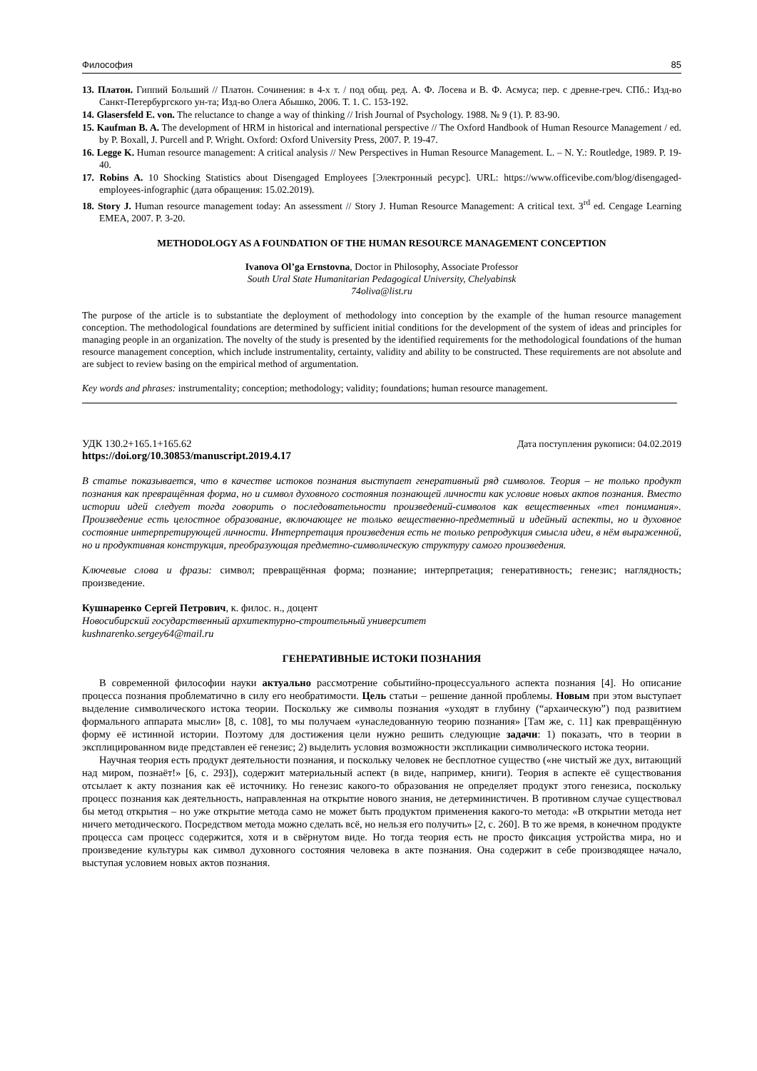Философия 85
13. Платон. Гиппий Больший // Платон. Сочинения: в 4-х т. / под общ. ред. А. Ф. Лосева и В. Ф. Асмуса; пер. с древне-греч. СПб.: Изд-во Санкт-Петербургского ун-та; Изд-во Олега Абышко, 2006. Т. 1. С. 153-192.
14. Glasersfeld E. von. The reluctance to change a way of thinking // Irish Journal of Psychology. 1988. № 9 (1). P. 83-90.
15. Kaufman B. A. The development of HRM in historical and international perspective // The Oxford Handbook of Human Resource Management / ed. by P. Boxall, J. Purcell and P. Wright. Oxford: Oxford University Press, 2007. P. 19-47.
16. Legge K. Human resource management: A critical analysis // New Perspectives in Human Resource Management. L. – N. Y.: Routledge, 1989. P. 19-40.
17. Robins A. 10 Shocking Statistics about Disengaged Employees [Электронный ресурс]. URL: https://www.officevibe.com/blog/disengaged-employees-infographic (дата обращения: 15.02.2019).
18. Story J. Human resource management today: An assessment // Story J. Human Resource Management: A critical text. 3<sup>rd</sup> ed. Cengage Learning EMEA, 2007. P. 3-20.
METHODOLOGY AS A FOUNDATION OF THE HUMAN RESOURCE MANAGEMENT CONCEPTION
Ivanova Ol’ga Ernstovna, Doctor in Philosophy, Associate Professor
South Ural State Humanitarian Pedagogical University, Chelyabinsk
74oliva@list.ru
The purpose of the article is to substantiate the deployment of methodology into conception by the example of the human resource management conception. The methodological foundations are determined by sufficient initial conditions for the development of the system of ideas and principles for managing people in an organization. The novelty of the study is presented by the identified requirements for the methodological foundations of the human resource management conception, which include instrumentality, certainty, validity and ability to be constructed. These requirements are not absolute and are subject to review basing on the empirical method of argumentation.
Key words and phrases: instrumentality; conception; methodology; validity; foundations; human resource management.
УДК 130.2+165.1+165.62 Дата поступления рукописи: 04.02.2019
https://doi.org/10.30853/manuscript.2019.4.17
В статье показывается, что в качестве истоков познания выступает генеративный ряд символов. Теория – не только продукт познания как превращённая форма, но и символ духовного состояния познающей личности как условие новых актов познания. Вместо истории идей следует тогда говорить о последовательности произведений-символов как вещественных «тел понимания». Произведение есть целостное образование, включающее не только вещественно-предметный и идейный аспекты, но и духовное состояние интерпретирующей личности. Интерпретация произведения есть не только репродукция смысла идеи, в нём выраженной, но и продуктивная конструкция, преобразующая предметно-символическую структуру самого произведения.
Ключевые слова и фразы: символ; превращённая форма; познание; интерпретация; генеративность; генезис; наглядность; произведение.
Кушнаренко Сергей Петрович, к. филос. н., доцент
Новосибирский государственный архитектурно-строительный университет
kushnarenko.sergey64@mail.ru
ГЕНЕРАТИВНЫЕ ИСТОКИ ПОЗНАНИЯ
В современной философии науки актуально рассмотрение событийно-процессуального аспекта познания [4]. Но описание процесса познания проблематично в силу его необратимости. Цель статьи – решение данной проблемы. Новым при этом выступает выделение символического истока теории. Поскольку же символы познания «уходят в глубину (“архаическую”) под развитием формального аппарата мысли» [8, с. 108], то мы получаем «унаследованную теорию познания» [Там же, с. 11] как превращённую форму её истинной истории. Поэтому для достижения цели нужно решить следующие задачи: 1) показать, что в теории в эксплицированном виде представлен её генезис; 2) выделить условия возможности экспликации символического истока теории.
Научная теория есть продукт деятельности познания, и поскольку человек не бесплотное существо («не чистый же дух, витающий над миром, познаёт!» [6, с. 293]), содержит материальный аспект (в виде, например, книги). Теория в аспекте её существования отсылает к акту познания как её источнику. Но генезис какого-то образования не определяет продукт этого генезиса, поскольку процесс познания как деятельность, направленная на открытие нового знания, не детерминистичен. В противном случае существовал бы метод открытия – но уже открытие метода само не может быть продуктом применения какого-то метода: «В открытии метода нет ничего методического. Посредством метода можно сделать всё, но нельзя его получить» [2, с. 260]. В то же время, в конечном продукте процесса сам процесс содержится, хотя и в свёрнутом виде. Но тогда теория есть не просто фиксация устройства мира, но и произведение культуры как символ духовного состояния человека в акте познания. Она содержит в себе производящее начало, выступая условием новых актов познания.